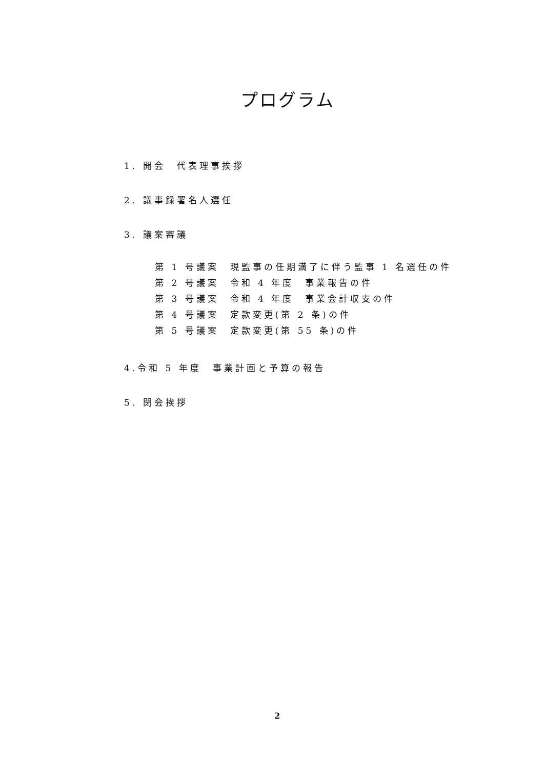プログラム
1. 開会　代表理事挨拶
2. 議事録署名人選任
3. 議案審議
第 1 号議案　現監事の任期満了に伴う監事 1 名選任の件
第 2 号議案　令和 4 年度　事業報告の件
第 3 号議案　令和 4 年度　事業会計収支の件
第 4 号議案　定款変更(第 2 条)の件
第 5 号議案　定款変更(第 55 条)の件
4.令和 5 年度　事業計画と予算の報告
5. 閉会挨拶
2